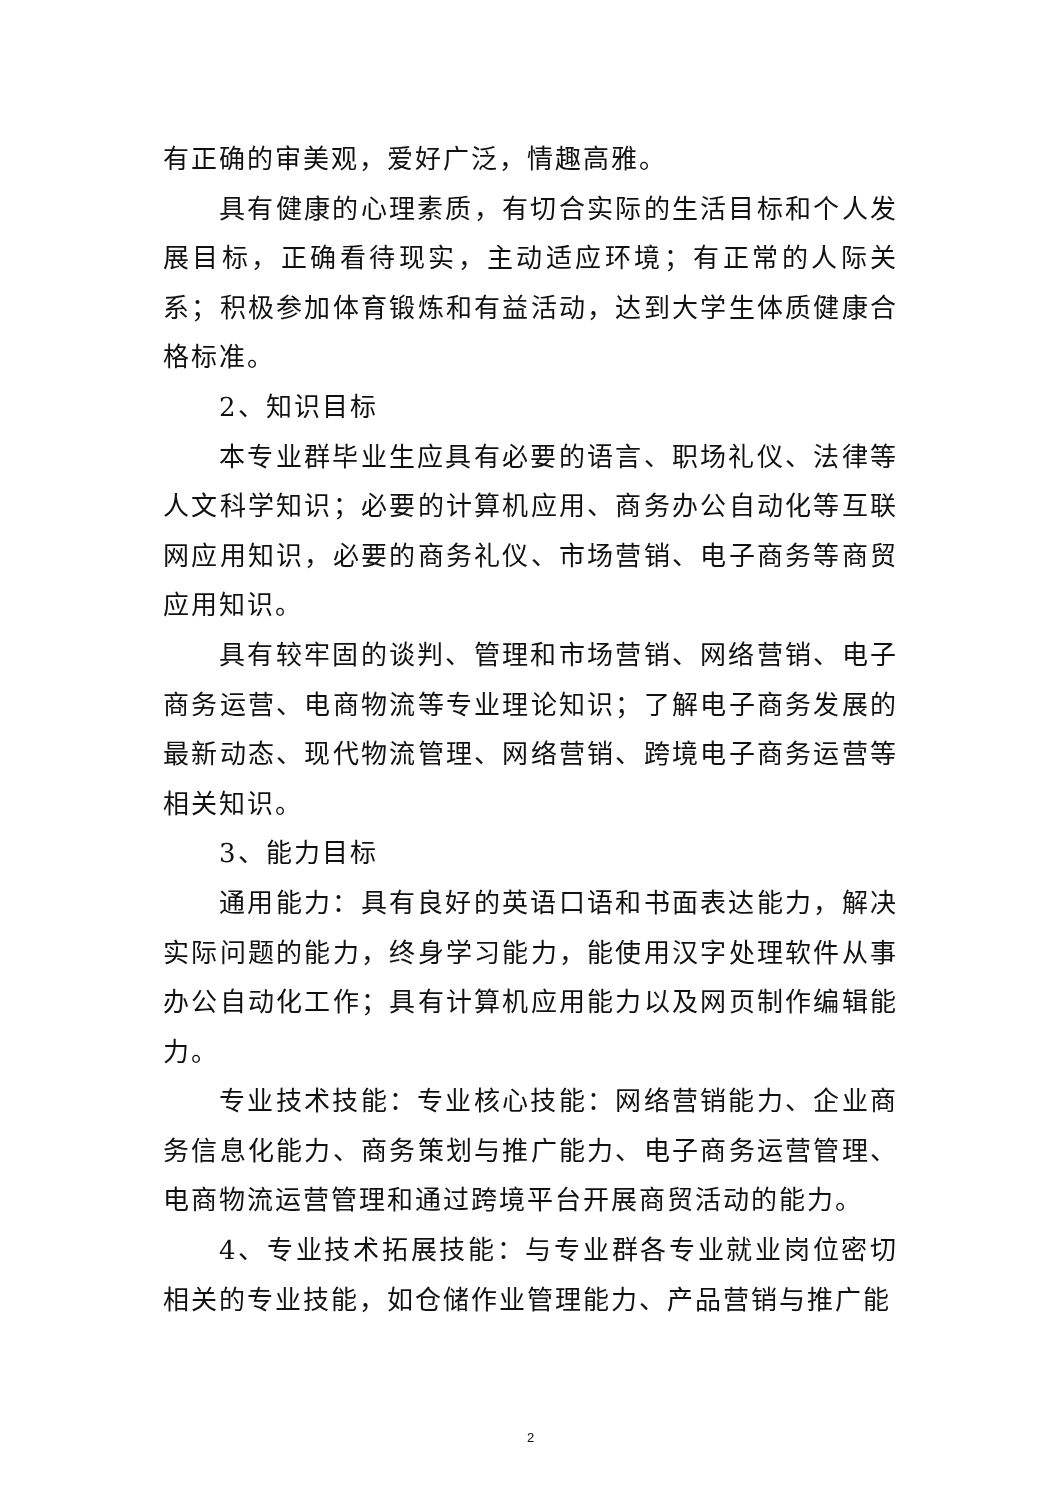有正确的审美观，爱好广泛，情趣高雅。
具有健康的心理素质，有切合实际的生活目标和个人发展目标，正确看待现实，主动适应环境；有正常的人际关系；积极参加体育锻炼和有益活动，达到大学生体质健康合格标准。
2、知识目标
本专业群毕业生应具有必要的语言、职场礼仪、法律等人文科学知识；必要的计算机应用、商务办公自动化等互联网应用知识，必要的商务礼仪、市场营销、电子商务等商贸应用知识。
具有较牢固的谈判、管理和市场营销、网络营销、电子商务运营、电商物流等专业理论知识；了解电子商务发展的最新动态、现代物流管理、网络营销、跨境电子商务运营等相关知识。
3、能力目标
通用能力：具有良好的英语口语和书面表达能力，解决实际问题的能力，终身学习能力，能使用汉字处理软件从事办公自动化工作；具有计算机应用能力以及网页制作编辑能力。
专业技术技能：专业核心技能：网络营销能力、企业商务信息化能力、商务策划与推广能力、电子商务运营管理、电商物流运营管理和通过跨境平台开展商贸活动的能力。
4、专业技术拓展技能：与专业群各专业就业岗位密切相关的专业技能，如仓储作业管理能力、产品营销与推广能
2